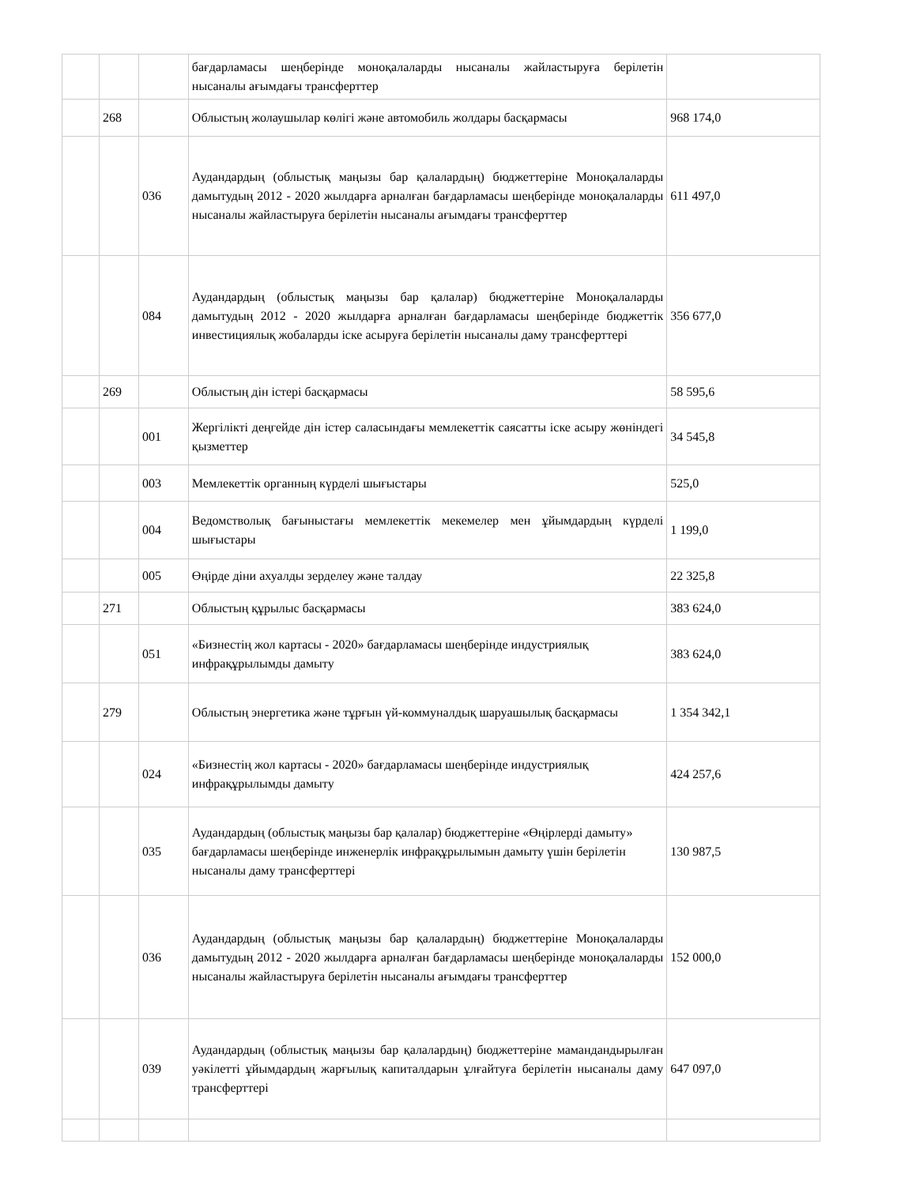| | | | бағдарламасы шеңберінде моноқалаларды нысаналы жайластыруға берілетін нысаналы ағымдағы трансферттер | |
| | 268 | | Облыстың жолаушылар көлігі және автомобиль жолдары басқармасы | 968 174,0 |
| | | 036 | Аудандардың (облыстық маңызы бар қалалардың) бюджеттеріне Моноқалаларды дамытудың 2012 - 2020 жылдарға арналған бағдарламасы шеңберінде моноқалаларды нысаналы жайластыруға берілетін нысаналы ағымдағы трансферттер | 611 497,0 |
| | | 084 | Аудандардың (облыстық маңызы бар қалалар) бюджеттеріне Моноқалаларды дамытудың 2012 - 2020 жылдарға арналған бағдарламасы шеңберінде бюджеттік инвестициялық жобаларды іске асыруға берілетін нысаналы даму трансферттері | 356 677,0 |
| | 269 | | Облыстың дін істері басқармасы | 58 595,6 |
| | | 001 | Жергілікті деңгейде дін істер саласындағы мемлекеттік саясатты іске асыру жөніндегі қызметтер | 34 545,8 |
| | | 003 | Мемлекеттік органның күрделі шығыстары | 525,0 |
| | | 004 | Ведомстволық бағыныстағы мемлекеттік мекемелер мен ұйымдардың күрделі шығыстары | 1 199,0 |
| | | 005 | Өңірде діни ахуалды зерделеу және талдау | 22 325,8 |
| | 271 | | Облыстың құрылыс басқармасы | 383 624,0 |
| | | 051 | «Бизнестің жол картасы - 2020» бағдарламасы шеңберінде индустриялық инфрақұрылымды дамыту | 383 624,0 |
| | 279 | | Облыстың энергетика және тұрғын үй-коммуналдық шаруашылық басқармасы | 1 354 342,1 |
| | | 024 | «Бизнестің жол картасы - 2020» бағдарламасы шеңберінде индустриялық инфрақұрылымды дамыту | 424 257,6 |
| | | 035 | Аудандардың (облыстық маңызы бар қалалар) бюджеттеріне «Өңірлерді дамыту» бағдарламасы шеңберінде инженерлік инфрақұрылымын дамыту үшін берілетін нысаналы даму трансферттері | 130 987,5 |
| | | 036 | Аудандардың (облыстық маңызы бар қалалардың) бюджеттеріне Моноқалаларды дамытудың 2012 - 2020 жылдарға арналған бағдарламасы шеңберінде моноқалаларды нысаналы жайластыруға берілетін нысаналы ағымдағы трансферттер | 152 000,0 |
| | | 039 | Аудандардың (облыстық маңызы бар қалалардың) бюджеттеріне мамандандырылған уәкілетті ұйымдардың жарғылық капиталдарын ұлғайтуға берілетін нысаналы даму трансферттері | 647 097,0 |